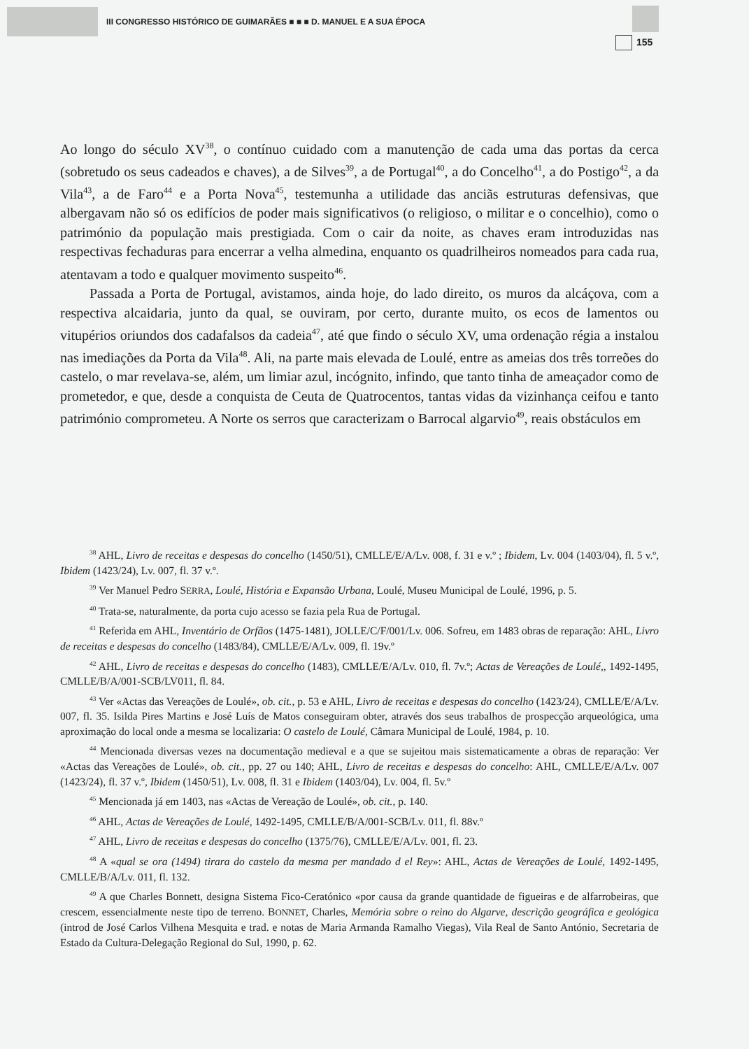III CONGRESSO HISTÓRICO DE GUIMARÃES ■ ■ ■ D. MANUEL E A SUA ÉPOCA
155
Ao longo do século XV<sup>38</sup>, o contínuo cuidado com a manutenção de cada uma das portas da cerca (sobretudo os seus cadeados e chaves), a de Silves<sup>39</sup>, a de Portugal<sup>40</sup>, a do Concelho<sup>41</sup>, a do Postigo<sup>42</sup>, a da Vila<sup>43</sup>, a de Faro<sup>44</sup> e a Porta Nova<sup>45</sup>, testemunha a utilidade das anciãs estruturas defensivas, que albergavam não só os edifícios de poder mais significativos (o religioso, o militar e o concelhio), como o património da população mais prestigiada. Com o cair da noite, as chaves eram introduzidas nas respectivas fechaduras para encerrar a velha almedina, enquanto os quadrilheiros nomeados para cada rua, atentavam a todo e qualquer movimento suspeito<sup>46</sup>.
Passada a Porta de Portugal, avistamos, ainda hoje, do lado direito, os muros da alcáçova, com a respectiva alcaidaria, junto da qual, se ouviram, por certo, durante muito, os ecos de lamentos ou vitupérios oriundos dos cadafalsos da cadeia<sup>47</sup>, até que findo o século XV, uma ordenação régia a instalou nas imediações da Porta da Vila<sup>48</sup>. Ali, na parte mais elevada de Loulé, entre as ameias dos três torreões do castelo, o mar revelava-se, além, um limiar azul, incógnito, infindo, que tanto tinha de ameaçador como de prometedor, e que, desde a conquista de Ceuta de Quatrocentos, tantas vidas da vizinhança ceifou e tanto património comprometeu. A Norte os serros que caracterizam o Barrocal algarvio<sup>49</sup>, reais obstáculos em
<sup>38</sup> AHL, Livro de receitas e despesas do concelho (1450/51), CMLLE/E/A/Lv. 008, f. 31 e v.º ; Ibidem, Lv. 004 (1403/04), fl. 5 v.º, Ibidem (1423/24), Lv. 007, fl. 37 v.º.
<sup>39</sup> Ver Manuel Pedro SERRA, Loulé, História e Expansão Urbana, Loulé, Museu Municipal de Loulé, 1996, p. 5.
<sup>40</sup> Trata-se, naturalmente, da porta cujo acesso se fazia pela Rua de Portugal.
<sup>41</sup> Referida em AHL, Inventário de Orfãos (1475-1481), JOLLE/C/F/001/Lv. 006. Sofreu, em 1483 obras de reparação: AHL, Livro de receitas e despesas do concelho (1483/84), CMLLE/E/A/Lv. 009, fl. 19v.º
<sup>42</sup> AHL, Livro de receitas e despesas do concelho (1483), CMLLE/E/A/Lv. 010, fl. 7v.º; Actas de Vereações de Loulé,, 1492-1495, CMLLE/B/A/001-SCB/LV011, fl. 84.
<sup>43</sup> Ver «Actas das Vereações de Loulé», ob. cit., p. 53 e AHL, Livro de receitas e despesas do concelho (1423/24), CMLLE/E/A/Lv. 007, fl. 35. Isilda Pires Martins e José Luís de Matos conseguiram obter, através dos seus trabalhos de prospecção arqueológica, uma aproximação do local onde a mesma se localizaria: O castelo de Loulé, Câmara Municipal de Loulé, 1984, p. 10.
<sup>44</sup> Mencionada diversas vezes na documentação medieval e a que se sujeitou mais sistematicamente a obras de reparação: Ver «Actas das Vereações de Loulé», ob. cit., pp. 27 ou 140; AHL, Livro de receitas e despesas do concelho: AHL, CMLLE/E/A/Lv. 007 (1423/24), fl. 37 v.º, Ibidem (1450/51), Lv. 008, fl. 31 e Ibidem (1403/04), Lv. 004, fl. 5v.º
<sup>45</sup> Mencionada já em 1403, nas «Actas de Vereação de Loulé», ob. cit., p. 140.
<sup>46</sup> AHL, Actas de Vereações de Loulé, 1492-1495, CMLLE/B/A/001-SCB/Lv. 011, fl. 88v.º
<sup>47</sup> AHL, Livro de receitas e despesas do concelho (1375/76), CMLLE/E/A/Lv. 001, fl. 23.
<sup>48</sup> A «qual se ora (1494) tirara do castelo da mesma per mandado d el Rey»: AHL, Actas de Vereações de Loulé, 1492-1495, CMLLE/B/A/Lv. 011, fl. 132.
<sup>49</sup> A que Charles Bonnett, designa Sistema Fico-Ceratónico «por causa da grande quantidade de figueiras e de alfarrobeiras, que crescem, essencialmente neste tipo de terreno. BONNET, Charles, Memória sobre o reino do Algarve, descrição geográfica e geológica (introd de José Carlos Vilhena Mesquita e trad. e notas de Maria Armanda Ramalho Viegas), Vila Real de Santo António, Secretaria de Estado da Cultura-Delegação Regional do Sul, 1990, p. 62.